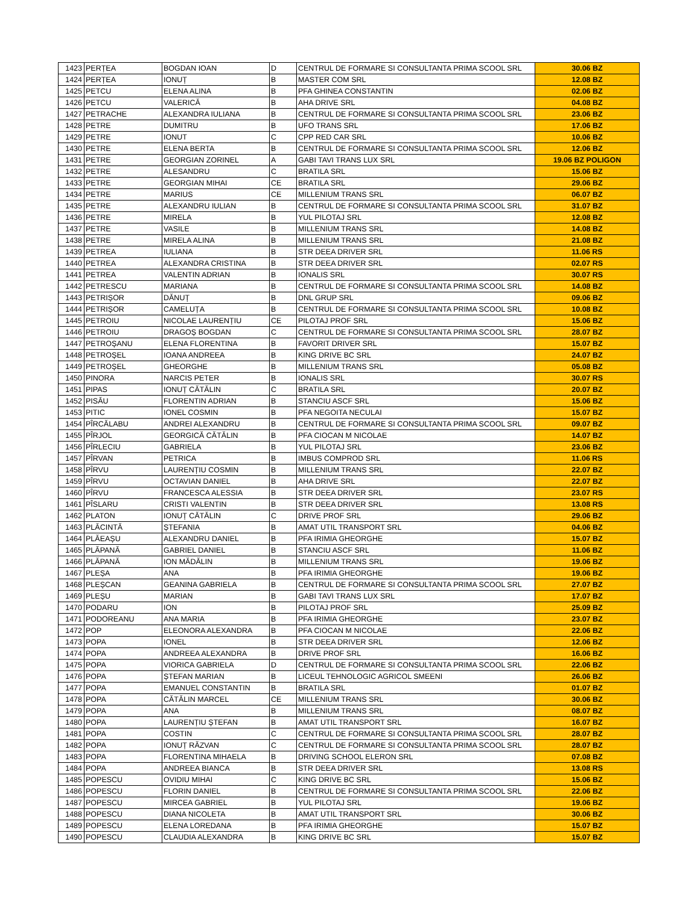| 1423 | PERȚEA | BOGDAN IOAN | D | CENTRUL DE FORMARE SI CONSULTANTA PRIMA SCOOL SRL | 30.06 BZ |
| 1424 | PERȚEA | IONUȚ | B | MASTER COM SRL | 12.08 BZ |
| 1425 | PETCU | ELENA ALINA | B | PFA GHINEA CONSTANTIN | 02.06 BZ |
| 1426 | PETCU | VALERICĂ | B | AHA DRIVE SRL | 04.08 BZ |
| 1427 | PETRACHE | ALEXANDRA IULIANA | B | CENTRUL DE FORMARE SI CONSULTANTA PRIMA SCOOL SRL | 23.06 BZ |
| 1428 | PETRE | DUMITRU | B | UFO TRANS SRL | 17.06 BZ |
| 1429 | PETRE | IONUT | C | CPP RED CAR SRL | 10.06 BZ |
| 1430 | PETRE | ELENA BERTA | B | CENTRUL DE FORMARE SI CONSULTANTA PRIMA SCOOL SRL | 12.06 BZ |
| 1431 | PETRE | GEORGIAN ZORINEL | A | GABI TAVI TRANS LUX SRL | 19.06 BZ POLIGON |
| 1432 | PETRE | ALESANDRU | C | BRATILA SRL | 15.06 BZ |
| 1433 | PETRE | GEORGIAN MIHAI | CE | BRATILA SRL | 29.06 BZ |
| 1434 | PETRE | MARIUS | CE | MILLENIUM TRANS SRL | 06.07 BZ |
| 1435 | PETRE | ALEXANDRU IULIAN | B | CENTRUL DE FORMARE SI CONSULTANTA PRIMA SCOOL SRL | 31.07 BZ |
| 1436 | PETRE | MIRELA | B | YUL PILOTAJ SRL | 12.08 BZ |
| 1437 | PETRE | VASILE | B | MILLENIUM TRANS SRL | 14.08 BZ |
| 1438 | PETRE | MIRELA ALINA | B | MILLENIUM TRANS SRL | 21.08 BZ |
| 1439 | PETREA | IULIANA | B | STR DEEA DRIVER SRL | 11.06 RS |
| 1440 | PETREA | ALEXANDRA CRISTINA | B | STR DEEA DRIVER SRL | 02.07 RS |
| 1441 | PETREA | VALENTIN ADRIAN | B | IONALIS SRL | 30.07 RS |
| 1442 | PETRESCU | MARIANA | B | CENTRUL DE FORMARE SI CONSULTANTA PRIMA SCOOL SRL | 14.08 BZ |
| 1443 | PETRIȘOR | DĂNUȚ | B | DNL GRUP SRL | 09.06 BZ |
| 1444 | PETRIȘOR | CAMELUȚA | B | CENTRUL DE FORMARE SI CONSULTANTA PRIMA SCOOL SRL | 10.08 BZ |
| 1445 | PETROIU | NICOLAE LAURENȚIU | CE | PILOTAJ PROF SRL | 15.06 BZ |
| 1446 | PETROIU | DRAGOȘ BOGDAN | C | CENTRUL DE FORMARE SI CONSULTANTA PRIMA SCOOL SRL | 28.07 BZ |
| 1447 | PETROȘANU | ELENA FLORENTINA | B | FAVORIT DRIVER SRL | 15.07 BZ |
| 1448 | PETROȘEL | IOANA ANDREEA | B | KING DRIVE BC SRL | 24.07 BZ |
| 1449 | PETROȘEL | GHEORGHE | B | MILLENIUM TRANS SRL | 05.08 BZ |
| 1450 | PINORA | NARCIS PETER | B | IONALIS SRL | 30.07 RS |
| 1451 | PIPAS | IONUȚ CĂTĂLIN | C | BRATILA SRL | 20.07 BZ |
| 1452 | PISĂU | FLORENTIN ADRIAN | B | STANCIU ASCF SRL | 15.06 BZ |
| 1453 | PITIC | IONEL COSMIN | B | PFA NEGOITA NECULAI | 15.07 BZ |
| 1454 | PÎRCĂLABU | ANDREI ALEXANDRU | B | CENTRUL DE FORMARE SI CONSULTANTA PRIMA SCOOL SRL | 09.07 BZ |
| 1455 | PÎRJOL | GEORGICĂ CĂTĂLIN | B | PFA CIOCAN M NICOLAE | 14.07 BZ |
| 1456 | PÎRLECIU | GABRIELA | B | YUL PILOTAJ SRL | 23.06 BZ |
| 1457 | PÎRVAN | PETRICA | B | IMBUS COMPROD SRL | 11.06 RS |
| 1458 | PÎRVU | LAURENȚIU COSMIN | B | MILLENIUM TRANS SRL | 22.07 BZ |
| 1459 | PÎRVU | OCTAVIAN DANIEL | B | AHA DRIVE SRL | 22.07 BZ |
| 1460 | PÎRVU | FRANCESCA ALESSIA | B | STR DEEA DRIVER SRL | 23.07 RS |
| 1461 | PÎSLARU | CRISTI VALENTIN | B | STR DEEA DRIVER SRL | 13.08 RS |
| 1462 | PLATON | IONUȚ CĂTĂLIN | C | DRIVE PROF SRL | 29.06 BZ |
| 1463 | PLĂCINTĂ | ȘTEFANIA | B | AMAT UTIL TRANSPORT SRL | 04.06 BZ |
| 1464 | PLĂEAȘU | ALEXANDRU DANIEL | B | PFA IRIMIA GHEORGHE | 15.07 BZ |
| 1465 | PLĂPANĂ | GABRIEL DANIEL | B | STANCIU ASCF SRL | 11.06 BZ |
| 1466 | PLĂPANĂ | ION MĂDĂLIN | B | MILLENIUM TRANS SRL | 19.06 BZ |
| 1467 | PLEȘA | ANA | B | PFA IRIMIA GHEORGHE | 19.06 BZ |
| 1468 | PLEȘCAN | GEANINA GABRIELA | B | CENTRUL DE FORMARE SI CONSULTANTA PRIMA SCOOL SRL | 27.07 BZ |
| 1469 | PLEȘU | MARIAN | B | GABI TAVI TRANS LUX SRL | 17.07 BZ |
| 1470 | PODARU | ION | B | PILOTAJ PROF SRL | 25.09 BZ |
| 1471 | PODOREANU | ANA MARIA | B | PFA IRIMIA GHEORGHE | 23.07 BZ |
| 1472 | POP | ELEONORA ALEXANDRA | B | PFA CIOCAN M NICOLAE | 22.06 BZ |
| 1473 | POPA | IONEL | B | STR DEEA DRIVER SRL | 12.06 BZ |
| 1474 | POPA | ANDREEA ALEXANDRA | B | DRIVE PROF SRL | 16.06 BZ |
| 1475 | POPA | VIORICA GABRIELA | D | CENTRUL DE FORMARE SI CONSULTANTA PRIMA SCOOL SRL | 22.06 BZ |
| 1476 | POPA | ȘTEFAN MARIAN | B | LICEUL TEHNOLOGIC AGRICOL SMEENI | 26.06 BZ |
| 1477 | POPA | EMANUEL CONSTANTIN | B | BRATILA SRL | 01.07 BZ |
| 1478 | POPA | CĂTĂLIN MARCEL | CE | MILLENIUM TRANS SRL | 30.06 BZ |
| 1479 | POPA | ANA | B | MILLENIUM TRANS SRL | 08.07 BZ |
| 1480 | POPA | LAURENȚIU ȘTEFAN | B | AMAT UTIL TRANSPORT SRL | 16.07 BZ |
| 1481 | POPA | COSTIN | C | CENTRUL DE FORMARE SI CONSULTANTA PRIMA SCOOL SRL | 28.07 BZ |
| 1482 | POPA | IONUȚ RĂZVAN | C | CENTRUL DE FORMARE SI CONSULTANTA PRIMA SCOOL SRL | 28.07 BZ |
| 1483 | POPA | FLORENTINA MIHAELA | B | DRIVING SCHOOL ELERON SRL | 07.08 BZ |
| 1484 | POPA | ANDREEA BIANCA | B | STR DEEA DRIVER SRL | 13.08 RS |
| 1485 | POPESCU | OVIDIU MIHAI | C | KING DRIVE BC SRL | 15.06 BZ |
| 1486 | POPESCU | FLORIN DANIEL | B | CENTRUL DE FORMARE SI CONSULTANTA PRIMA SCOOL SRL | 22.06 BZ |
| 1487 | POPESCU | MIRCEA GABRIEL | B | YUL PILOTAJ SRL | 19.06 BZ |
| 1488 | POPESCU | DIANA NICOLETA | B | AMAT UTIL TRANSPORT SRL | 30.06 BZ |
| 1489 | POPESCU | ELENA LOREDANA | B | PFA IRIMIA GHEORGHE | 15.07 BZ |
| 1490 | POPESCU | CLAUDIA ALEXANDRA | B | KING DRIVE BC SRL | 15.07 BZ |